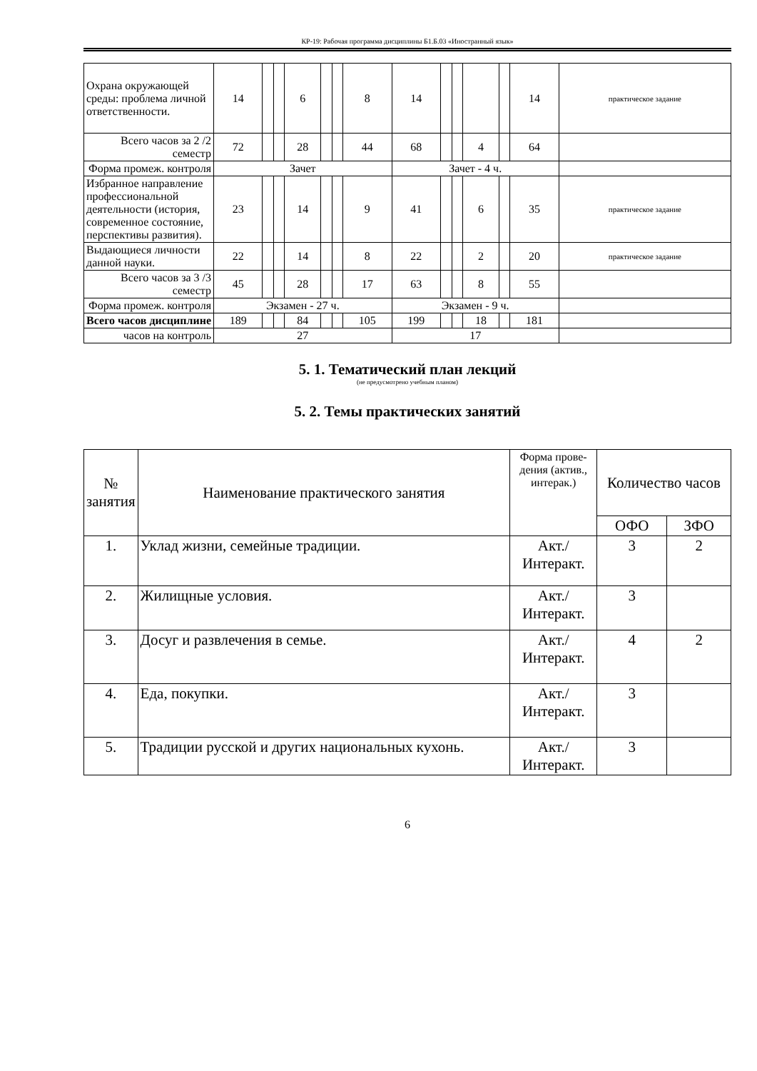КР-19: Рабочая программа дисциплины Б1.Б.03 «Иностранный язык»
| Охрана окружающей среды: проблема личной ответственности. | 14 | | | 6 | | | 8 | 14 | | | | | 14 | практическое задание |
| Всего часов за 2 /2 семестр | 72 | | | 28 | | | 44 | 68 | | | 4 | | 64 | |
| Форма промеж. контроля | Зачет | | | | | | | Зачет - 4 ч. | | | | | | |
| Избранное направление профессиональной деятельности (история, современное состояние, перспективы развития). | 23 | | | 14 | | | 9 | 41 | | | 6 | | 35 | практическое задание |
| Выдающиеся личности данной науки. | 22 | | | 14 | | | 8 | 22 | | | 2 | | 20 | практическое задание |
| Всего часов за 3 /3 семестр | 45 | | | 28 | | | 17 | 63 | | | 8 | | 55 | |
| Форма промеж. контроля | Экзамен - 27 ч. | | | | | | | Экзамен - 9 ч. | | | | | | |
| Всего часов дисциплине | 189 | | | 84 | | | 105 | 199 | | | 18 | | 181 | |
| часов на контроль | 27 | | | | | | | 17 | | | | | | |
5. 1. Тематический план лекций
(не предусмотрено учебным планом)
5. 2. Темы практических занятий
| № занятия | Наименование практического занятия | Форма прове-дения (актив., интерак.) | Количество часов | |
| --- | --- | --- | --- | --- |
| | | | ОФО | ЗФО |
| 1. | Уклад жизни, семейные традиции. | Акт./ Интеракт. | 3 | 2 |
| 2. | Жилищные условия. | Акт./ Интеракт. | 3 | |
| 3. | Досуг и развлечения в семье. | Акт./ Интеракт. | 4 | 2 |
| 4. | Еда, покупки. | Акт./ Интеракт. | 3 | |
| 5. | Традиции русской и других национальных кухонь. | Акт./ Интеракт. | 3 | |
6